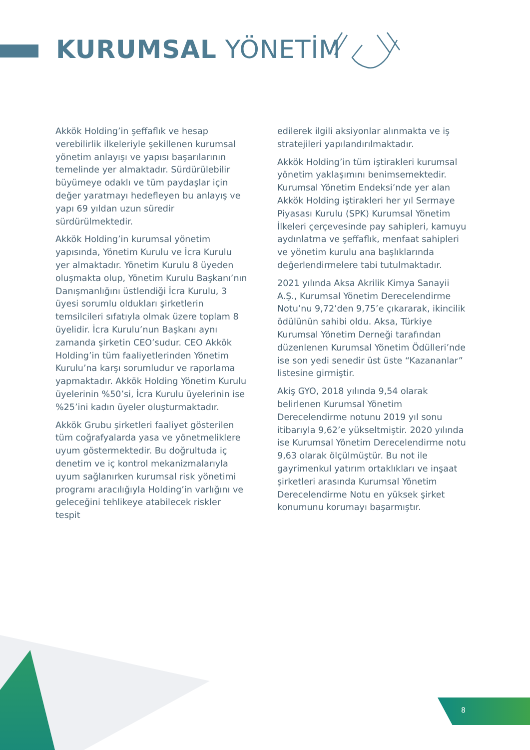KURUMSAL YÖNETİM
Akkök Holding’in şeffaflık ve hesap verebilirlik ilkeleriyle şekillenen kurumsal yönetim anlayışı ve yapısı başarılarının temelinde yer almaktadır. Sürdürülebilir büyümeye odaklı ve tüm paydaşlar için değer yaratmayı hedefleyen bu anlayış ve yapı 69 yıldan uzun süredir sürdürülmektedir.
Akkök Holding’in kurumsal yönetim yapısında, Yönetim Kurulu ve İcra Kurulu yer almaktadır. Yönetim Kurulu 8 üyeden oluşmakta olup, Yönetim Kurulu Başkanı’nın Danışmanlığını üstlendiği İcra Kurulu, 3 üyesi sorumlu oldukları şirketlerin temsilcileri sıfatıyla olmak üzere toplam 8 üyelidir. İcra Kurulu’nun Başkanı aynı zamanda şirketin CEO’sudur. CEO Akkök Holding’in tüm faaliyetlerinden Yönetim Kurulu’na karşı sorumludur ve raporlama yapmaktadır. Akkök Holding Yönetim Kurulu üyelerinin %50’si, İcra Kurulu üyelerinin ise %25’ini kadın üyeler oluşturmaktadır.
Akkök Grubu şirketleri faaliyet gösterilen tüm coğrafyalarda yasa ve yönetmeliklere uyum göstermektedir. Bu doğrultuda iç denetim ve iç kontrol mekanizmalarıyla uyum sağlanırken kurumsal risk yönetimi programı aracılığıyla Holding’in varlığını ve geleceğini tehlikeye atabilecek riskler tespit
edilerek ilgili aksiyonlar alınmakta ve iş stratejileri yapılandırılmaktadır.
Akkök Holding’in tüm iştirakleri kurumsal yönetim yaklaşımını benimsemektedir. Kurumsal Yönetim Endeksi’nde yer alan Akkök Holding iştirakleri her yıl Sermaye Piyasası Kurulu (SPK) Kurumsal Yönetim İlkeleri çerçevesinde pay sahipleri, kamuyu aydınlatma ve şeffaflık, menfaat sahipleri ve yönetim kurulu ana başlıklarında değerlendirmelere tabi tutulmaktadır.
2021 yılında Aksa Akrilik Kimya Sanayii A.Ş., Kurumsal Yönetim Derecelendirme Notu’nu 9,72’den 9,75’e çıkararak, ikincilik ödülünün sahibi oldu. Aksa, Türkiye Kurumsal Yönetim Derneği tarafından düzenlenen Kurumsal Yönetim Ödülleri’nde ise son yedi senedir üst üste “Kazananlar” listesine girmiştir.
Akiş GYO, 2018 yılında 9,54 olarak belirlenen Kurumsal Yönetim Derecelendirme notunu 2019 yıl sonu itibarıyla 9,62’e yükseltmiştir. 2020 yılında ise Kurumsal Yönetim Derecelendirme notu 9,63 olarak ölçülmüştür. Bu not ile gayrimenkul yatırım ortaklıkları ve inşaat şirketleri arasında Kurumsal Yönetim Derecelendirme Notu en yüksek şirket konumunu korumayı başarmıştır.
8